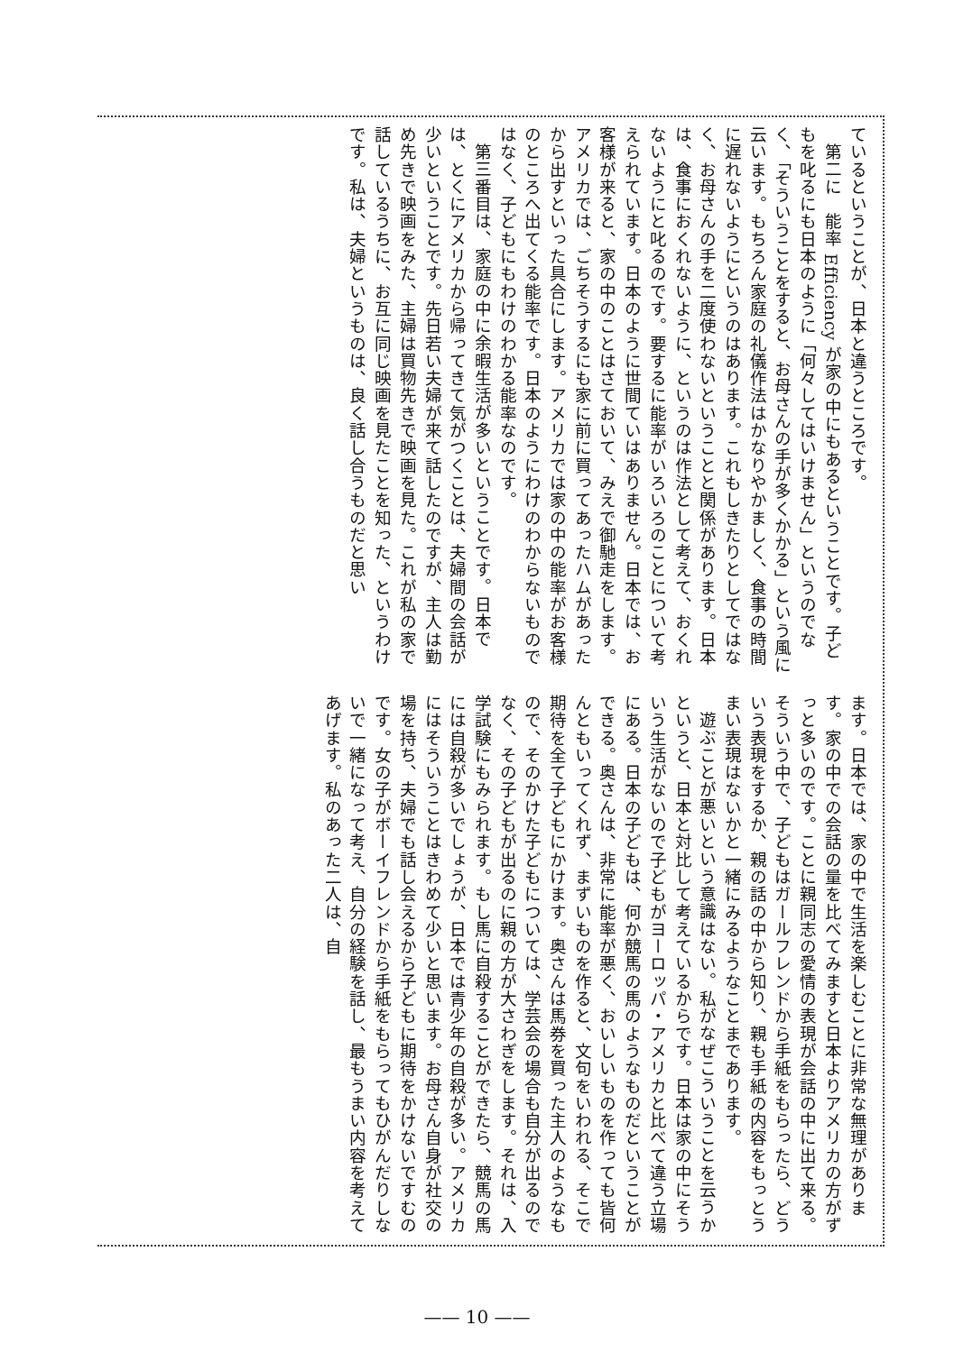ているということが、日本と違うところです。
第二に　能率 Efficiency が家の中にもあるということです。子どもを叱るにも日本のように「何々してはいけません」というのでなく、「そういうことをすると、お母さんの手が多くかかる」という風に云います。もちろん家庭の礼儀作法はかなりやかましく、食事の時間に遅れないようにというのはあります。これもしきたりとしてではなく、お母さんの手を二度使わないということと関係があります。日本は、食事におくれないように、というのは作法として考えて、おくれないようにと叱るのです。要するに能率がいろいろのことについて考えられています。日本のように世間ていはありません。日本では、お客様が来ると、家の中のことはさておいて、みえで御馳走をします。アメリカでは、ごちそうするにも家に前に買ってあったハムがあったから出すといった具合にします。アメリカでは家の中の能率がお客様のところへ出てくる能率です。日本のようにわけのわからないものではなく、子どもにもわけのわかる能率なのです。
第三番目は、家庭の中に余暇生活が多いということです。日本では、とくにアメリカから帰ってきて気がつくことは、夫婦間の会話が少いということです。先日若い夫婦が来て話したのですが、主人は勤め先きで映画をみた、主婦は買物先きで映画を見た。これが私の家で話しているうちに、お互に同じ映画を見たことを知った、というわけです。私は、夫婦というものは、良く話し合うものだと思い
ます。日本では、家の中で生活を楽しむことに非常な無理があります。家の中での会話の量を比べてみますと日本よりアメリカの方がずっと多いのです。ことに親同志の愛情の表現が会話の中に出て来る。そういう中で、子どもはガールフレンドから手紙をもらったら、どういう表現をするか、親の話の中から知り、親も手紙の内容をもっとうまい表現はないかと一緒にみるようなことまであります。
遊ぶことが悪いという意識はない。私がなぜこういうことを云うかというと、日本と対比して考えているからです。日本は家の中にそういう生活がないので子どもがヨーロッパ・アメリカと比べて違う立場にある。日本の子どもは、何か競馬の馬のようなものだということができる。奥さんは、非常に能率が悪く、おいしいものを作っても皆何んともいってくれず、まずいものを作ると、文句をいわれる、そこで期待を全て子どもにかけます。奥さんは馬券を買った主人のようなもので、そのかけた子どもについては、学芸会の場合も自分が出るのでなく、その子どもが出るのに親の方が大さわぎをします。それは、入学試験にもみられます。もし馬に自殺することができたら、競馬の馬には自殺が多いでしょうが、日本では青少年の自殺が多い。アメリカにはそういうことはきわめて少いと思います。お母さん自身が社交の場を持ち、夫婦でも話し会えるから子どもに期待をかけないですむのです。女の子がボーイフレンドから手紙をもらってもひがんだりしないで一緒になって考え、自分の経験を話し、最もうまい内容を考えてあげます。私のあった二人は、自
—— 10 ——